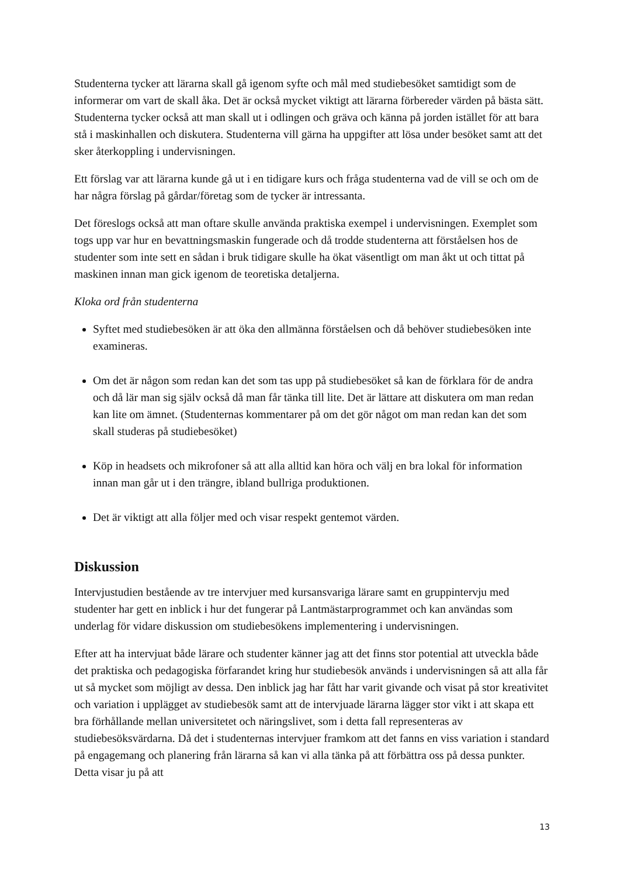Studenterna tycker att lärarna skall gå igenom syfte och mål med studiebesöket samtidigt som de informerar om vart de skall åka. Det är också mycket viktigt att lärarna förbereder värden på bästa sätt. Studenterna tycker också att man skall ut i odlingen och gräva och känna på jorden istället för att bara stå i maskinhallen och diskutera. Studenterna vill gärna ha uppgifter att lösa under besöket samt att det sker återkoppling i undervisningen.
Ett förslag var att lärarna kunde gå ut i en tidigare kurs och fråga studenterna vad de vill se och om de har några förslag på gårdar/företag som de tycker är intressanta.
Det föreslogs också att man oftare skulle använda praktiska exempel i undervisningen. Exemplet som togs upp var hur en bevattningsmaskin fungerade och då trodde studenterna att förståelsen hos de studenter som inte sett en sådan i bruk tidigare skulle ha ökat väsentligt om man åkt ut och tittat på maskinen innan man gick igenom de teoretiska detaljerna.
Kloka ord från studenterna
Syftet med studiebesöken är att öka den allmänna förståelsen och då behöver studiebesöken inte examineras.
Om det är någon som redan kan det som tas upp på studiebesöket så kan de förklara för de andra och då lär man sig själv också då man får tänka till lite. Det är lättare att diskutera om man redan kan lite om ämnet. (Studenternas kommentarer på om det gör något om man redan kan det som skall studeras på studiebesöket)
Köp in headsets och mikrofoner så att alla alltid kan höra och välj en bra lokal för information innan man går ut i den trängre, ibland bullriga produktionen.
Det är viktigt att alla följer med och visar respekt gentemot värden.
Diskussion
Intervjustudien bestående av tre intervjuer med kursansvariga lärare samt en gruppintervju med studenter har gett en inblick i hur det fungerar på Lantmästarprogrammet och kan användas som underlag för vidare diskussion om studiebesökens implementering i undervisningen.
Efter att ha intervjuat både lärare och studenter känner jag att det finns stor potential att utveckla både det praktiska och pedagogiska förfarandet kring hur studiebesök används i undervisningen så att alla får ut så mycket som möjligt av dessa. Den inblick jag har fått har varit givande och visat på stor kreativitet och variation i upplägget av studiebesök samt att de intervjuade lärarna lägger stor vikt i att skapa ett bra förhållande mellan universitetet och näringslivet, som i detta fall representeras av studiebesöksvärdarna. Då det i studenternas intervjuer framkom att det fanns en viss variation i standard på engagemang och planering från lärarna så kan vi alla tänka på att förbättra oss på dessa punkter. Detta visar ju på att
13